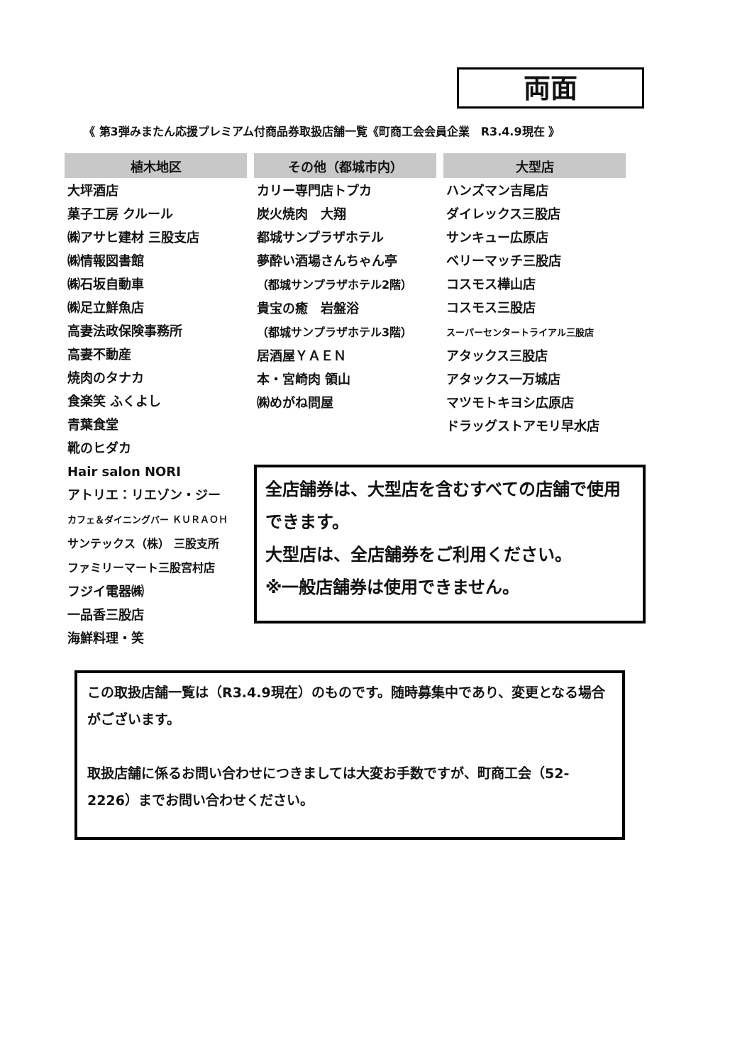両面
《 第3弾みまたん応援プレミアム付商品券取扱店舗一覧《町商工会会員企業　R3.4.9現在 》
| 植木地区 | その他（都城市内） | 大型店 |
| --- | --- | --- |
| 大坪酒店 菓子工房 クルール ㈱アサヒ建材 三股支店 ㈱情報図書館 ㈱石坂自動車 ㈱足立鮮魚店 高妻法政保険事務所 高妻不動産 焼肉のタナカ 食楽笑 ふくよし 青葉食堂 靴のヒダカ Hair salon NORI アトリエ：リエゾン・ジー カフェ＆ダイニングバー ＫＵＲＡＯＨ サンテックス（株） 三股支所 ファミリーマート三股宮村店 フジイ電器㈱ 一品香三股店 海鮮料理・笑 | カリー専門店トプカ 炭火焼肉 大翔 都城サンプラザホテル 夢酔い酒場さんちゃん亭 （都城サンプラザホテル2階） 貴宝の癒 岩盤浴 （都城サンプラザホテル3階） 居酒屋ＹＡＥＮ 本・宮崎肉 領山 ㈱めがね問屋 | ハンズマン吉尾店 ダイレックス三股店 サンキュー広原店 ベリーマッチ三股店 コスモス樺山店 コスモス三股店 スーパーセンタートライアル三股店 アタックス三股店 アタックス一万城店 マツモトキヨシ広原店 ドラッグストアモリ早水店 |
全店舗券は、大型店を含むすべての店舗で使用できます。
大型店は、全店舗券をご利用ください。
※一般店舗券は使用できません。
この取扱店舗一覧は（R3.4.9現在）のものです。随時募集中であり、変更となる場合がございます。
取扱店舗に係るお問い合わせにつきましては大変お手数ですが、町商工会（52-2226）までお問い合わせください。